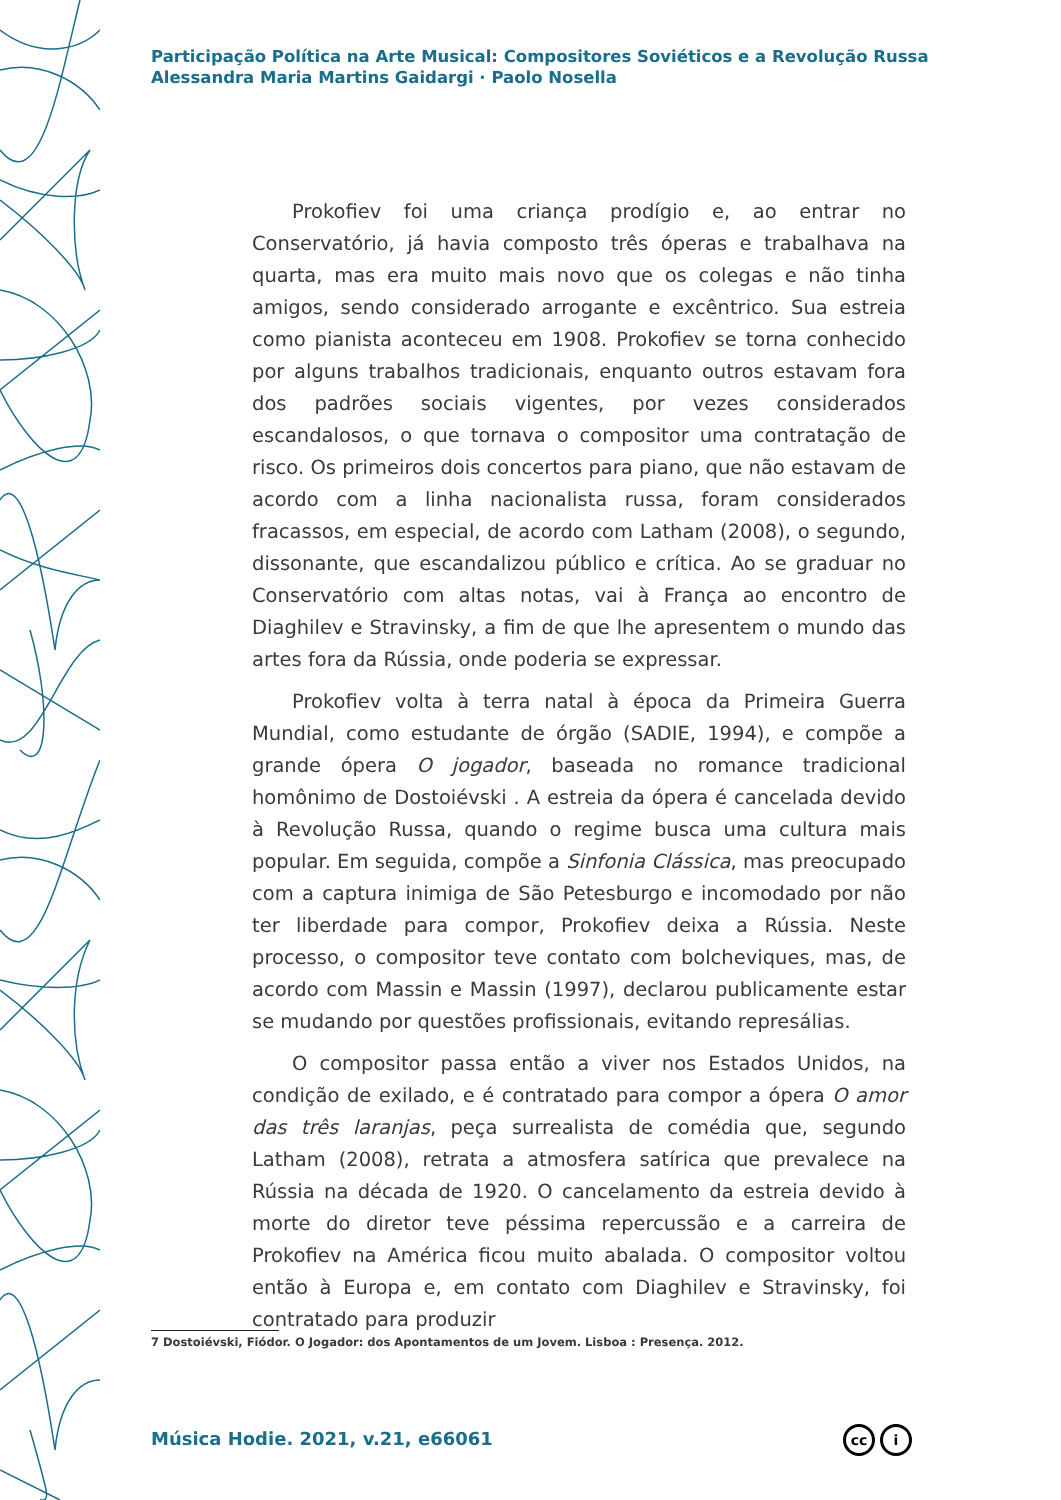Participação Política na Arte Musical: Compositores Soviéticos e a Revolução Russa
Alessandra Maria Martins Gaidargi · Paolo Nosella
Prokofiev foi uma criança prodígio e, ao entrar no Conservatório, já havia composto três óperas e trabalhava na quarta, mas era muito mais novo que os colegas e não tinha amigos, sendo considerado arrogante e excêntrico. Sua estreia como pianista aconteceu em 1908. Prokofiev se torna conhecido por alguns trabalhos tradicionais, enquanto outros estavam fora dos padrões sociais vigentes, por vezes considerados escandalosos, o que tornava o compositor uma contratação de risco. Os primeiros dois concertos para piano, que não estavam de acordo com a linha nacionalista russa, foram considerados fracassos, em especial, de acordo com Latham (2008), o segundo, dissonante, que escandalizou público e crítica. Ao se graduar no Conservatório com altas notas, vai à França ao encontro de Diaghilev e Stravinsky, a fim de que lhe apresentem o mundo das artes fora da Rússia, onde poderia se expressar.
Prokofiev volta à terra natal à época da Primeira Guerra Mundial, como estudante de órgão (SADIE, 1994), e compõe a grande ópera O jogador, baseada no romance tradicional homônimo de Dostoiévski . A estreia da ópera é cancelada devido à Revolução Russa, quando o regime busca uma cultura mais popular. Em seguida, compõe a Sinfonia Clássica, mas preocupado com a captura inimiga de São Petesburgo e incomodado por não ter liberdade para compor, Prokofiev deixa a Rússia. Neste processo, o compositor teve contato com bolcheviques, mas, de acordo com Massin e Massin (1997), declarou publicamente estar se mudando por questões profissionais, evitando represálias.
O compositor passa então a viver nos Estados Unidos, na condição de exilado, e é contratado para compor a ópera O amor das três laranjas, peça surrealista de comédia que, segundo Latham (2008), retrata a atmosfera satírica que prevalece na Rússia na década de 1920. O cancelamento da estreia devido à morte do diretor teve péssima repercussão e a carreira de Prokofiev na América ficou muito abalada. O compositor voltou então à Europa e, em contato com Diaghilev e Stravinsky, foi contratado para produzir
7 Dostoiévski, Fiódor. O Jogador: dos Apontamentos de um Jovem. Lisboa : Presença. 2012.
Música Hodie. 2021, v.21, e66061
cc i